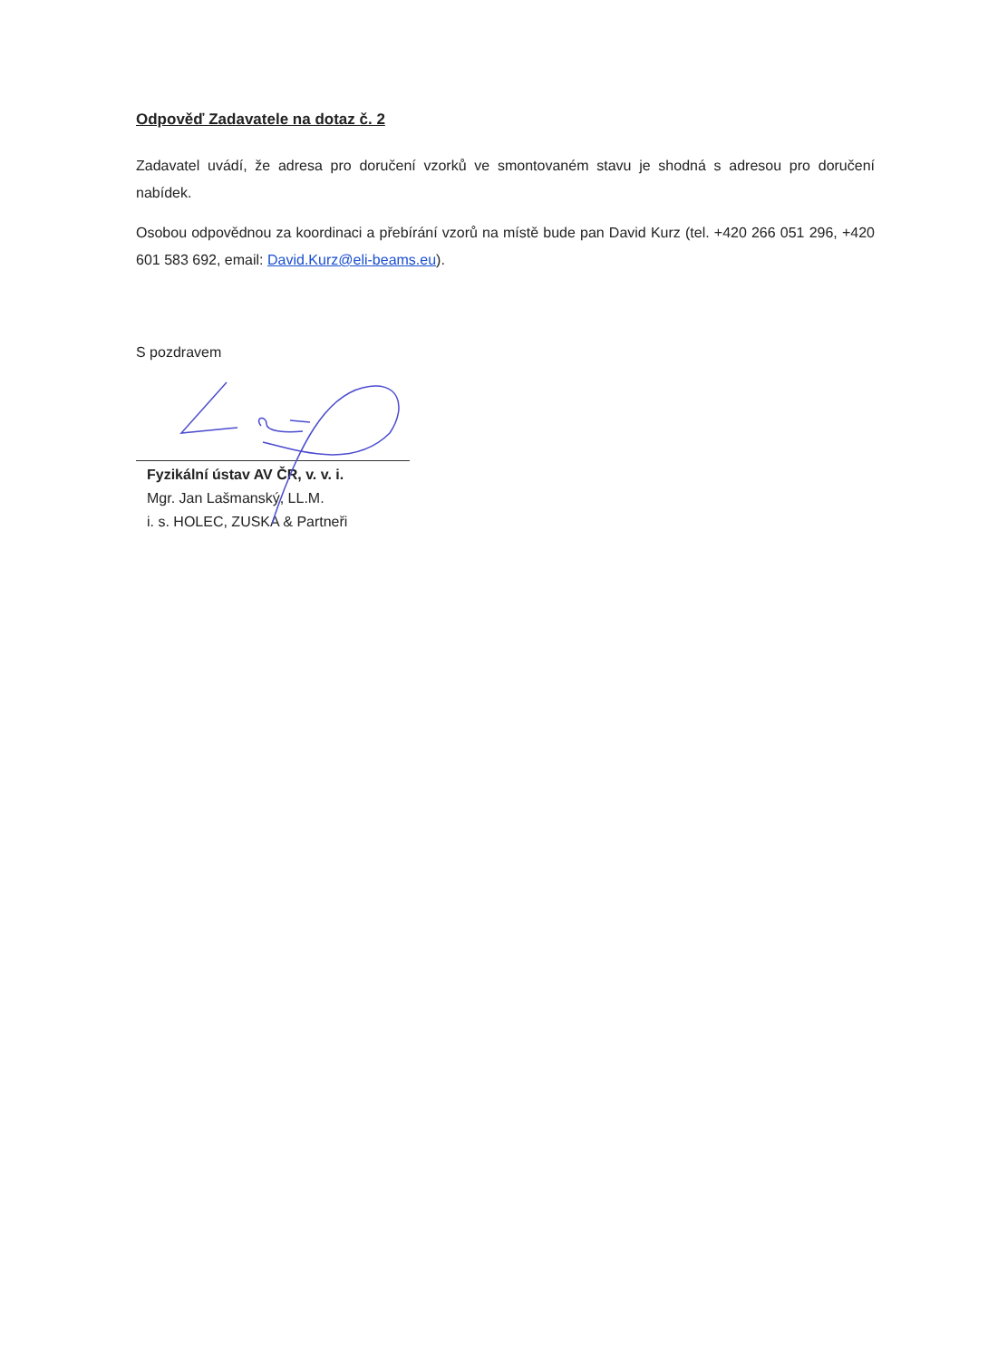Odpověď Zadavatele na dotaz č. 2
Zadavatel uvádí, že adresa pro doručení vzorků ve smontovaném stavu je shodná s adresou pro doručení nabídek.
Osobou odpovědnou za koordinaci a přebírání vzorů na místě bude pan David Kurz (tel. +420 266 051 296, +420 601 583 692, email: David.Kurz@eli-beams.eu).
S pozdravem
Fyzikální ústav AV ČR, v. v. i.
Mgr. Jan Lašmanský, LL.M.
i. s. HOLEC, ZUSKA & Partneři